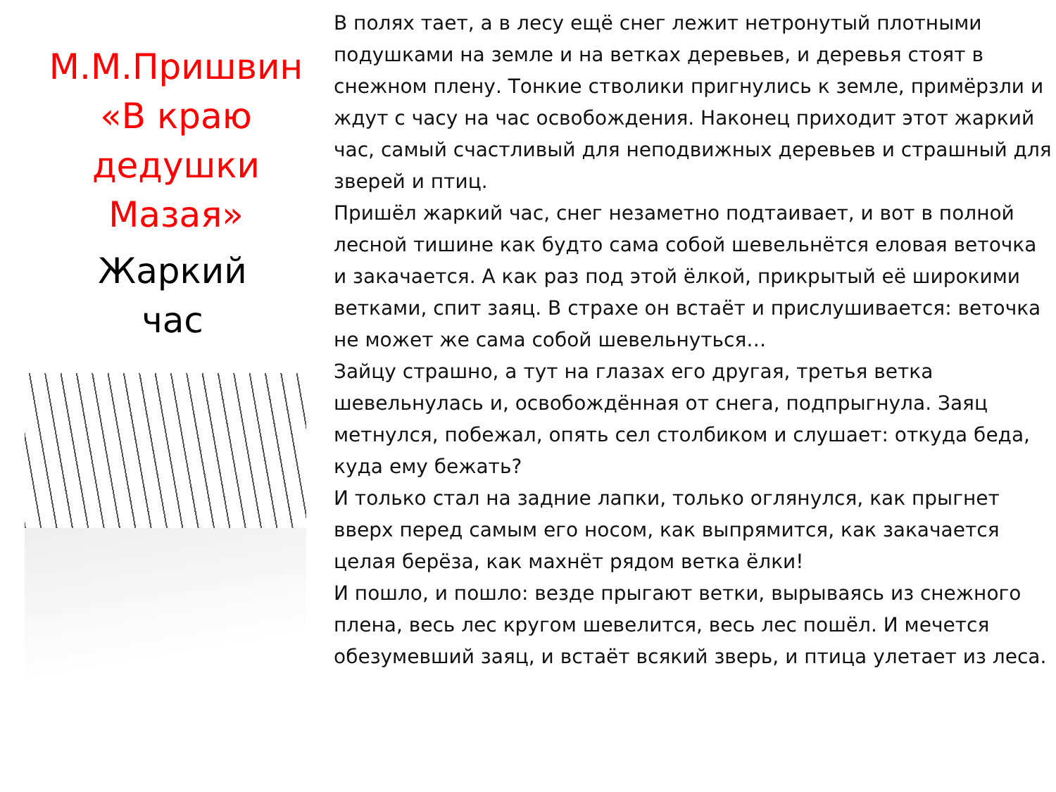М.М.Пришвин
«В краю
дедушки
Мазая»
Жаркий
час
В полях тает, а в лесу ещё снег лежит нетронутый плотными подушками на земле и на ветках деревьев, и деревья стоят в снежном плену. Тонкие стволики пригнулись к земле, примёрзли и ждут с часу на час освобождения. Наконец приходит этот жаркий час, самый счастливый для неподвижных деревьев и страшный для зверей и птиц.
Пришёл жаркий час, снег незаметно подтаивает, и вот в полной лесной тишине как будто сама собой шевельнётся еловая веточка и закачается. А как раз под этой ёлкой, прикрытый её широкими ветками, спит заяц. В страхе он встаёт и прислушивается: веточка не может же сама собой шевельнуться…
Зайцу страшно, а тут на глазах его другая, третья ветка шевельнулась и, освобождённая от снега, подпрыгнула. Заяц метнулся, побежал, опять сел столбиком и слушает: откуда беда, куда ему бежать?
И только стал на задние лапки, только оглянулся, как прыгнет вверх перед самым его носом, как выпрямится, как закачается целая берёза, как махнёт рядом ветка ёлки!
И пошло, и пошло: везде прыгают ветки, вырываясь из снежного плена, весь лес кругом шевелится, весь лес пошёл. И мечется обезумевший заяц, и встаёт всякий зверь, и птица улетает из леса.